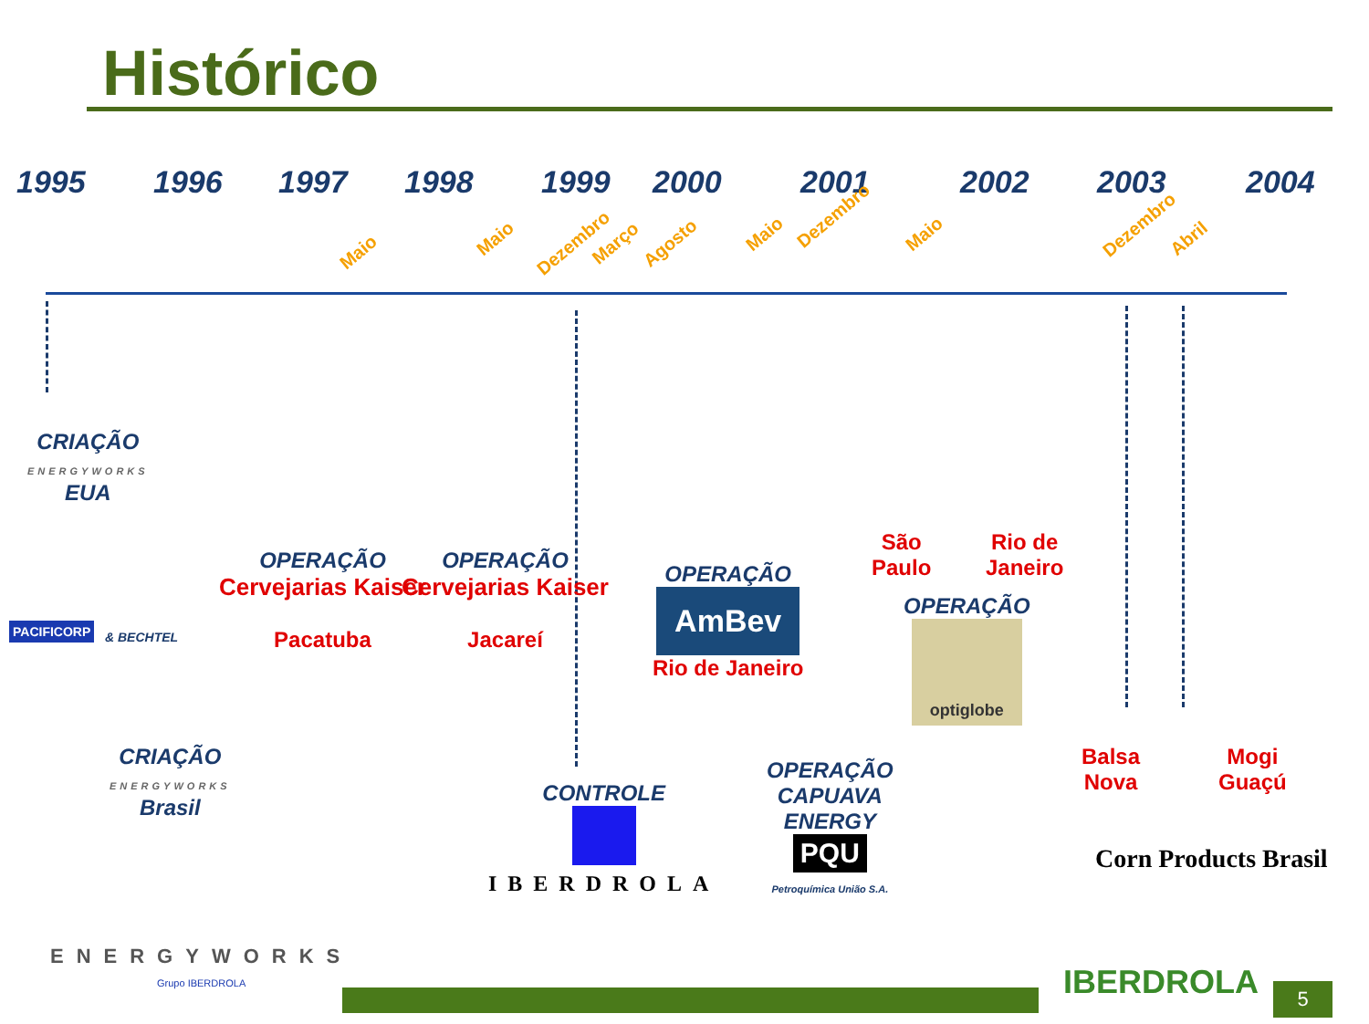Histórico
1995 1996 1997 1998 1999 2000 2001 2002 2003 2004
Maio
Maio Dezembro Março Agosto Maio
Dezembro
Maio Dezembro
Abril
CRIAÇÃO
ENERGYWORKS
EUA
PACIFICORP
& BECHTEL
OPERAÇÃO
Cervejarias Kaiser
Pacatuba
OPERAÇÃO
Cervejarias Kaiser
Jacareí
OPERAÇÃO
AmBev
Rio de Janeiro
São
Paulo
Rio de
Janeiro
OPERAÇÃO
optiglobe
CRIAÇÃO
ENERGYWORKS
Brasil
CONTROLE
IBERDROLA
OPERAÇÃO
CAPUAVA
ENERGY
PQU
Petroquímica União S.A.
Balsa
Nova
Mogi
Guaçú
Corn Products Brasil
ENERGYWORKS
Grupo IBERDROLA
IBERDROLA 5